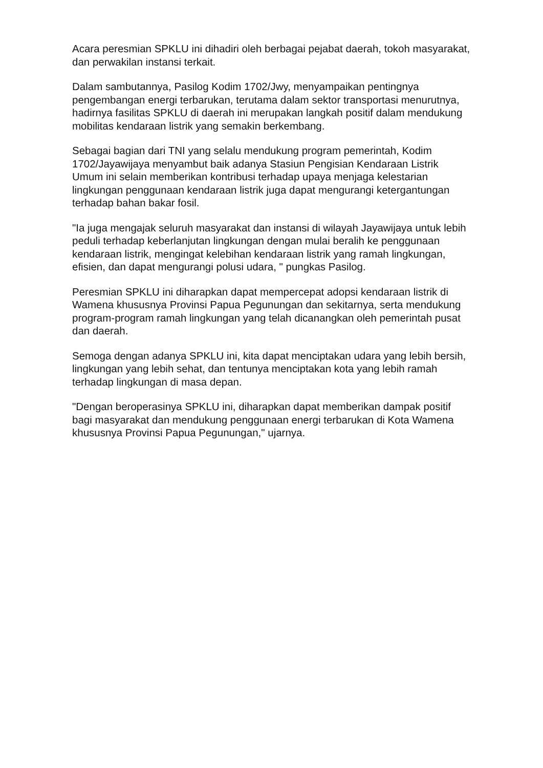Acara peresmian SPKLU ini dihadiri oleh berbagai pejabat daerah, tokoh masyarakat, dan perwakilan instansi terkait.
Dalam sambutannya, Pasilog Kodim 1702/Jwy, menyampaikan pentingnya pengembangan energi terbarukan, terutama dalam sektor transportasi menurutnya, hadirnya fasilitas SPKLU di daerah ini merupakan langkah positif dalam mendukung mobilitas kendaraan listrik yang semakin berkembang.
Sebagai bagian dari TNI yang selalu mendukung program pemerintah, Kodim 1702/Jayawijaya menyambut baik adanya Stasiun Pengisian Kendaraan Listrik Umum ini selain memberikan kontribusi terhadap upaya menjaga kelestarian lingkungan penggunaan kendaraan listrik juga dapat mengurangi ketergantungan terhadap bahan bakar fosil.
"Ia juga mengajak seluruh masyarakat dan instansi di wilayah Jayawijaya untuk lebih peduli terhadap keberlanjutan lingkungan dengan mulai beralih ke penggunaan kendaraan listrik, mengingat kelebihan kendaraan listrik yang ramah lingkungan, efisien, dan dapat mengurangi polusi udara, " pungkas Pasilog.
Peresmian SPKLU ini diharapkan dapat mempercepat adopsi kendaraan listrik di Wamena khususnya Provinsi Papua Pegunungan dan sekitarnya, serta mendukung program-program ramah lingkungan yang telah dicanangkan oleh pemerintah pusat dan daerah.
Semoga dengan adanya SPKLU ini, kita dapat menciptakan udara yang lebih bersih, lingkungan yang lebih sehat, dan tentunya menciptakan kota yang lebih ramah terhadap lingkungan di masa depan.
"Dengan beroperasinya SPKLU ini, diharapkan dapat memberikan dampak positif bagi masyarakat dan mendukung penggunaan energi terbarukan di Kota Wamena khususnya Provinsi Papua Pegunungan," ujarnya.